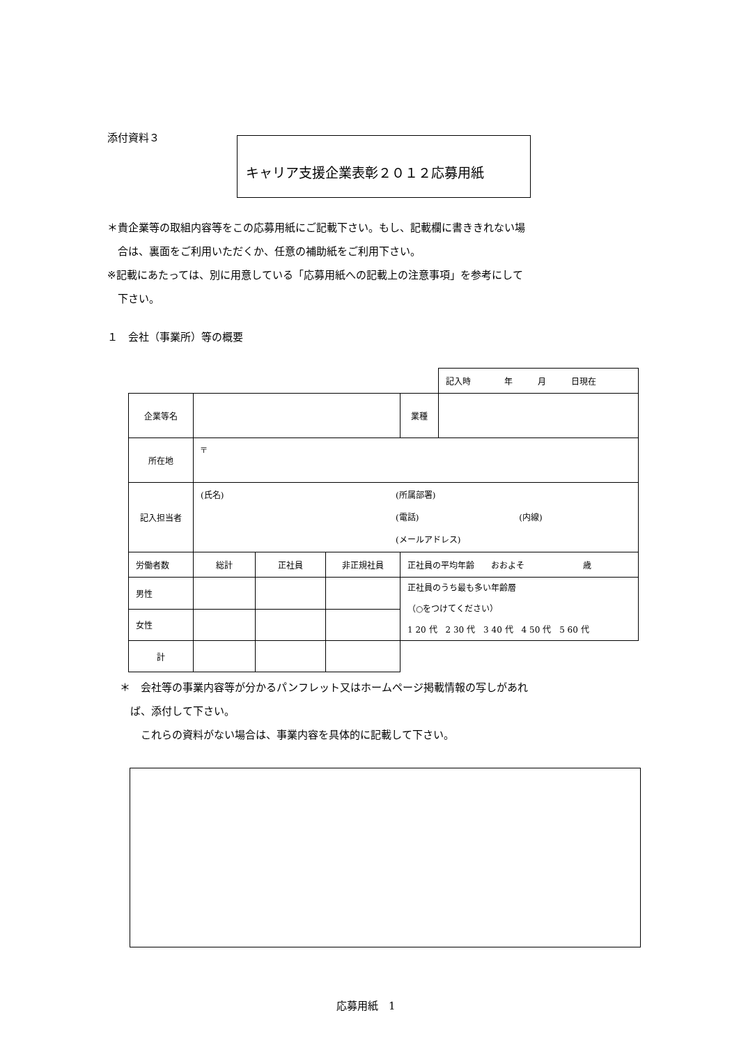添付資料３ キャリア支援企業表彰２０１２応募用紙
＊貴企業等の取組内容等をこの応募用紙にご記載下さい。もし、記載欄に書ききれない場
　合は、裏面をご利用いただくか、任意の補助紙をご利用下さい。
※記載にあたっては、別に用意している「応募用紙への記載上の注意事項」を参考にして
　下さい。
１　会社（事業所）等の概要
| | | | | | 記入時 年 月 日現在 |
| 企業等名 | | | | 業種 | |
| 所在地 | 〒 | | | | |
| 記入担当者 | (氏名) (所属部署) (電話) (内線) (メールアドレス) | | | | |
| 労働者数 | 総計 | 正社員 | 非正規社員 | 正社員の平均年齢 おおよそ 歳 | |
| 男性 | | | | 正社員のうち最も多い年齢層 （○をつけてください） 1 20 代 2 30 代 3 40 代 4 50 代 5 60 代 | |
| 女性 | | | | | |
| 計 | | | | | |
＊　会社等の事業内容等が分かるパンフレット又はホームページ掲載情報の写しがあれ
　ば、添付して下さい。
　　これらの資料がない場合は、事業内容を具体的に記載して下さい。
応募用紙　1